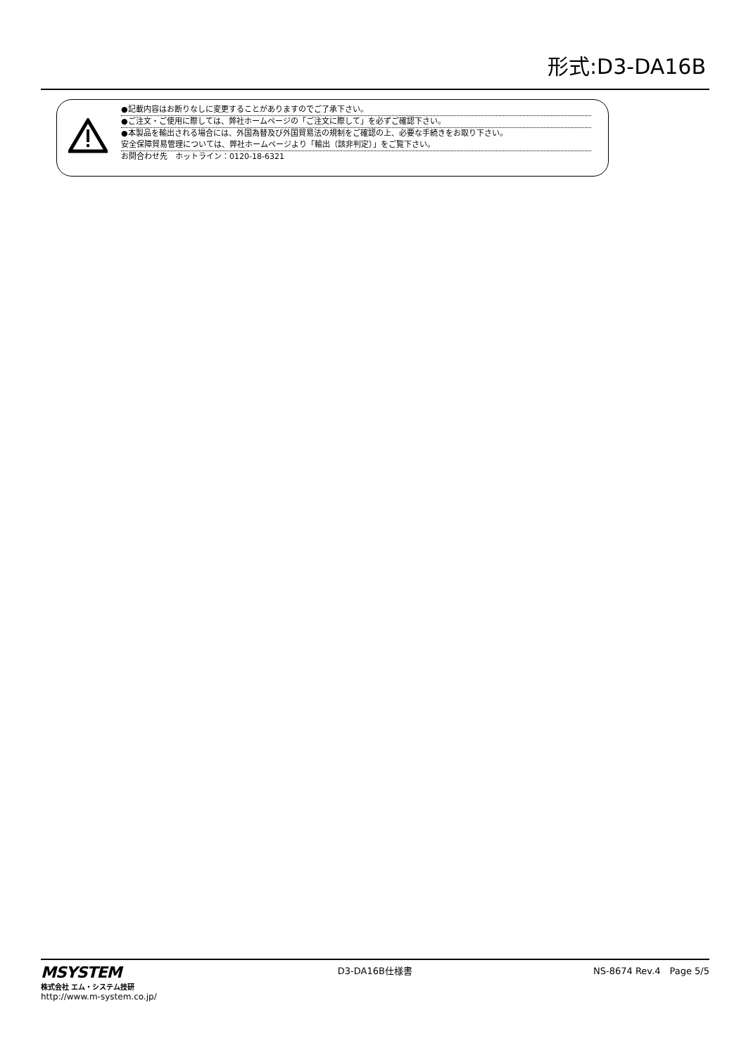形式:D3-DA16B
●記載内容はお断りなしに変更することがありますのでご了承下さい。
●ご注文・ご使用に際しては、弊社ホームページの「ご注文に際して」を必ずご確認下さい。
●本製品を輸出される場合には、外国為替及び外国貿易法の規制をご確認の上、必要な手続きをお取り下さい。
安全保障貿易管理については、弊社ホームページより「輸出（該非判定）」をご覧下さい。
お問合わせ先　ホットライン：0120-18-6321
MSYSTEM
株式会社 エム・システム技研
http://www.m-system.co.jp/
D3-DA16B仕様書 NS-8674 Rev.4　Page 5/5